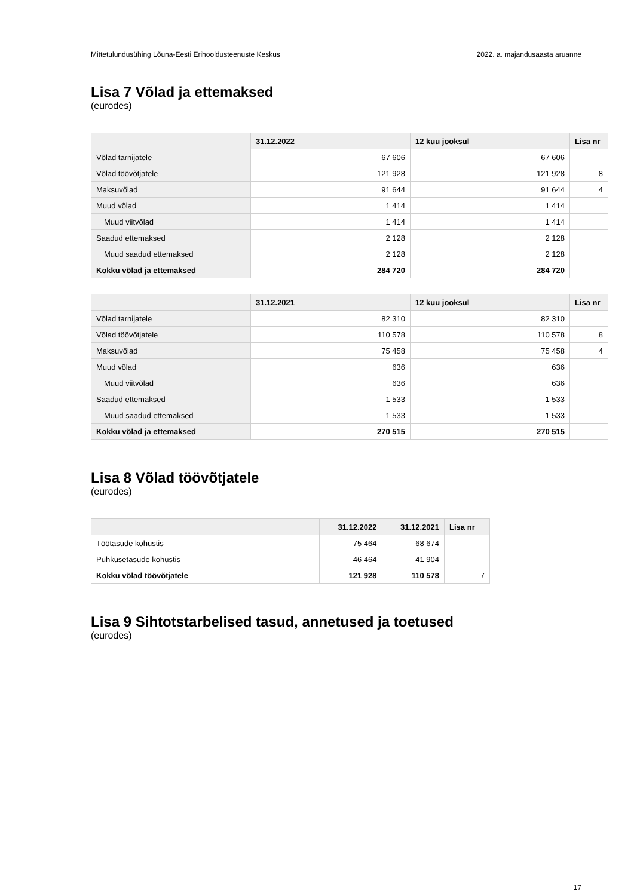Mittetulundusühing Lõuna-Eesti Erihooldusteenuste Keskus 2022. a. majandusaasta aruanne
Lisa 7 Võlad ja ettemaksed
(eurodes)
| | 31.12.2022 | 12 kuu jooksul | Lisa nr |
| --- | --- | --- | --- |
| Võlad tarnijatele | 67 606 | 67 606 | |
| Võlad töövõtjatele | 121 928 | 121 928 | 8 |
| Maksuvõlad | 91 644 | 91 644 | 4 |
| Muud võlad | 1 414 | 1 414 | |
| Muud viitvõlad | 1 414 | 1 414 | |
| Saadud ettemaksed | 2 128 | 2 128 | |
| Muud saadud ettemaksed | 2 128 | 2 128 | |
| Kokku võlad ja ettemaksed | 284 720 | 284 720 | |
| | 31.12.2021 | 12 kuu jooksul | Lisa nr |
| Võlad tarnijatele | 82 310 | 82 310 | |
| Võlad töövõtjatele | 110 578 | 110 578 | 8 |
| Maksuvõlad | 75 458 | 75 458 | 4 |
| Muud võlad | 636 | 636 | |
| Muud viitvõlad | 636 | 636 | |
| Saadud ettemaksed | 1 533 | 1 533 | |
| Muud saadud ettemaksed | 1 533 | 1 533 | |
| Kokku võlad ja ettemaksed | 270 515 | 270 515 | |
Lisa 8 Võlad töövõtjatele
(eurodes)
| | 31.12.2022 | 31.12.2021 | Lisa nr |
| --- | --- | --- | --- |
| Töötasude kohustis | 75 464 | 68 674 | |
| Puhkusetasude kohustis | 46 464 | 41 904 | |
| Kokku võlad töövõtjatele | 121 928 | 110 578 | 7 |
Lisa 9 Sihtotstarbelised tasud, annetused ja toetused
(eurodes)
17